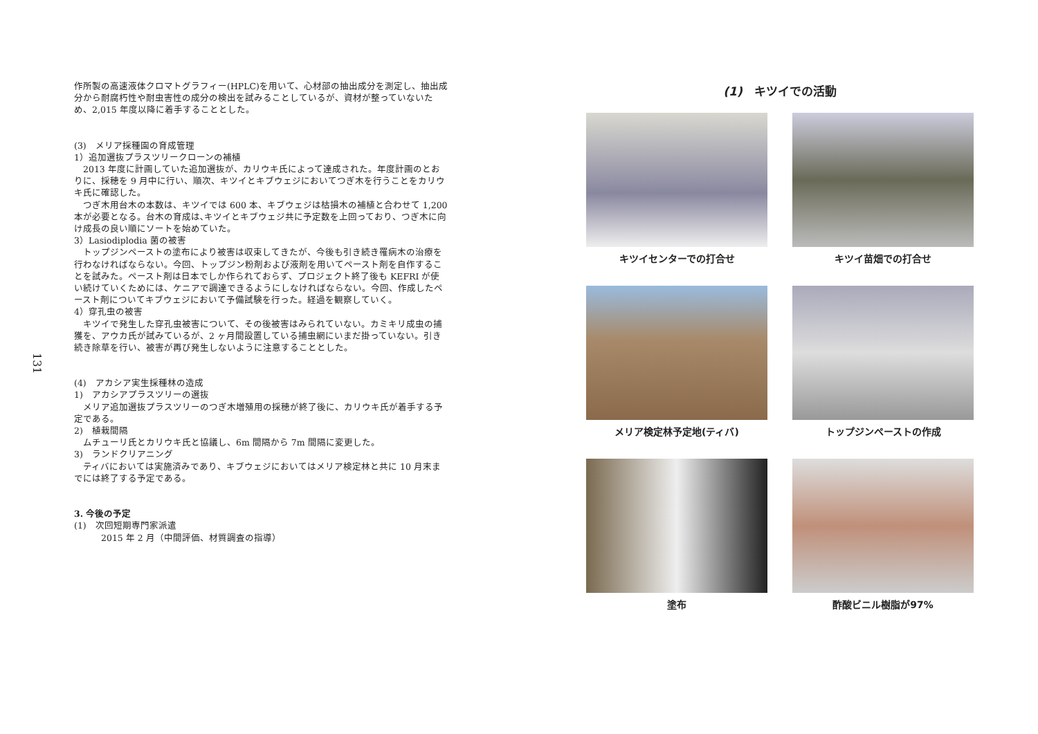131
作所製の高速液体クロマトグラフィー(HPLC)を用いて、心材部の抽出成分を測定し、抽出成分から耐腐朽性や耐虫害性の成分の検出を試みることしているが、資材が整っていないため、2,015 年度以降に着手することとした。
(3)　メリア採種園の育成管理
1）追加選抜プラスツリークローンの補植
　2013 年度に計画していた追加選抜が、カリウキ氏によって達成された。年度計画のとおりに、採穂を 9 月中に行い、順次、キツイとキブウェジにおいてつぎ木を行うことをカリウキ氏に確認した。
　つぎ木用台木の本数は、キツイでは 600 本、キブウェジは枯損木の補植と合わせて 1,200 本が必要となる。台木の育成は､キツイとキブウェジ共に予定数を上回っており、つぎ木に向け成長の良い順にソートを始めていた。
3）Lasiodiplodia 菌の被害
　トップジンペーストの塗布により被害は収束してきたが、今後も引き続き罹病木の治療を行わなければならない。今回、トップジン粉剤および液剤を用いてペースト剤を自作することを試みた。ペースト剤は日本でしか作られておらず、プロジェクト終了後も KEFRI が使い続けていくためには、ケニアで調達できるようにしなければならない。今回、作成したペースト剤についてキブウェジにおいて予備試験を行った。経過を観察していく。
4）穿孔虫の被害
　キツイで発生した穿孔虫被害について、その後被害はみられていない。カミキリ成虫の捕獲を、アウカ氏が試みているが、2 ヶ月間設置している捕虫網にいまだ掛っていない。引き続き除草を行い、被害が再び発生しないように注意することとした。
(4)　アカシア実生採種林の造成
1)　アカシアプラスツリーの選抜
　メリア追加選抜プラスツリーのつぎ木増殖用の採穂が終了後に、カリウキ氏が着手する予定である。
2)　植栽間隔
　ムチューリ氏とカリウキ氏と協議し、6m 間隔から 7m 間隔に変更した。
3)　ランドクリアニング
　ティバにおいては実施済みであり、キブウェジにおいてはメリア検定林と共に 10 月末までには終了する予定である。
3. 今後の予定
(1)　次回短期専門家派遣
　　　2015 年 2 月（中間評価、材質調査の指導）
(1)　キツイでの活動
キツイセンターでの打合せ
キツイ苗畑での打合せ
メリア検定林予定地(ティバ)
トップジンペーストの作成
塗布
酢酸ビニル樹脂が97%